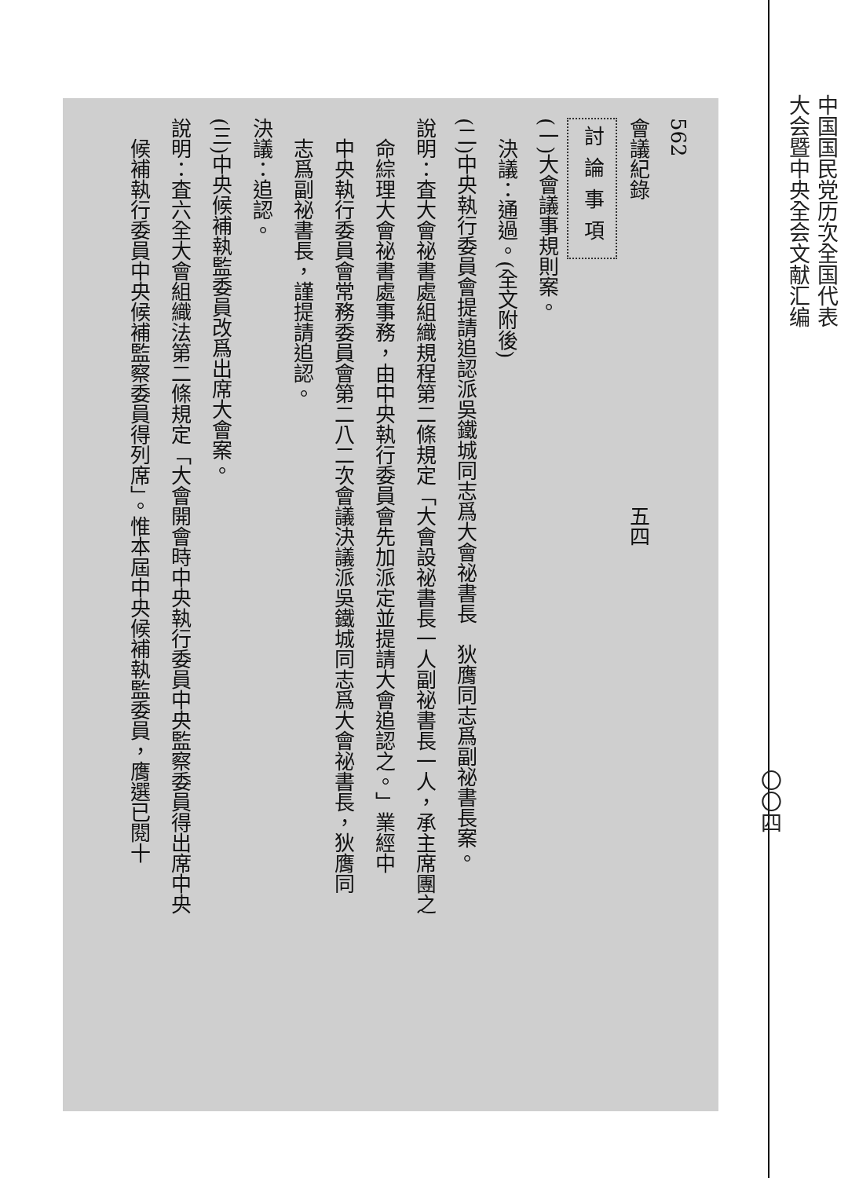562
會議紀錄　　　　　　　　　　　　　　　五四
討論事項
(一)大會議事規則案。
　決議：通過。(全文附後)
(二)中央執行委員會提請追認派吳鐵城同志爲大會祕書長　狄膺同志爲副祕書長案。
說明：査大會祕書處組織規程第二條規定「大會設祕書長一人副祕書長一人，承主席團之
　命綜理大會祕書處事務，由中央執行委員會先加派定並提請大會追認之。」業經中
　中央執行委員會常務委員會第二八二次會議決議派吳鐵城同志爲大會祕書長，狄膺同
　志爲副祕書長，謹提請追認。
決議：追認。
(三)中央候補執監委員改爲出席大會案。
說明：査六全大會組織法第二條規定「大會開會時中央執行委員中央監察委員得出席中央
　候補執行委員中央候補監察委員得列席」。惟本屆中央候補執監委員，膺選已閱十
中国国民党历次全国代表
大会暨中央全会文献汇编
〇〇四